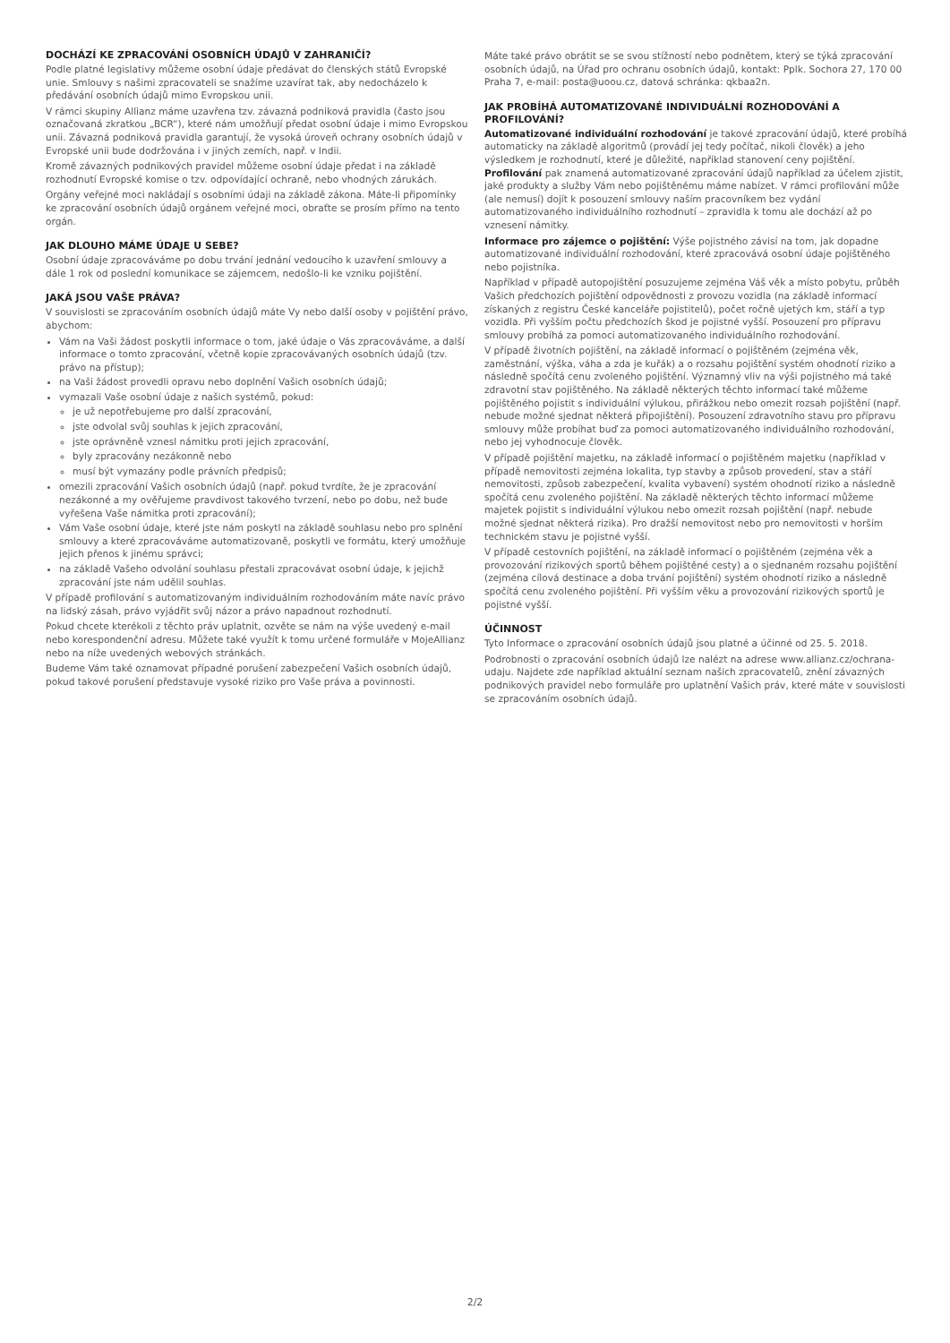DOCHÁZÍ KE ZPRACOVÁNÍ OSOBNÍCH ÚDAJŮ V ZAHRANIČÍ?
Podle platné legislativy můžeme osobní údaje předávat do členských států Evropské unie. Smlouvy s našimi zpracovateli se snažíme uzavírat tak, aby nedocházelo k předávání osobních údajů mimo Evropskou unii.
V rámci skupiny Allianz máme uzavřena tzv. závazná podniková pravidla (často jsou označovaná zkratkou „BCR“), které nám umožňují předat osobní údaje i mimo Evropskou unii. Závazná podniková pravidla garantují, že vysoká úroveň ochrany osobních údajů v Evropské unii bude dodržována i v jiných zemích, např. v Indii.
Kromě závazných podnikových pravidel můžeme osobní údaje předat i na základě rozhodnutí Evropské komise o tzv. odpovídající ochraně, nebo vhodných zárukách.
Orgány veřejné moci nakládají s osobními údaji na základě zákona. Máte-li připomínky ke zpracování osobních údajů orgánem veřejné moci, obraťte se prosím přímo na tento orgán.
JAK DLOUHO MÁME ÚDAJE U SEBE?
Osobní údaje zpracováváme po dobu trvání jednání vedoucího k uzavření smlouvy a dále 1 rok od poslední komunikace se zájemcem, nedošlo-li ke vzniku pojištění.
JAKÁ JSOU VAŠE PRÁVA?
V souvislosti se zpracováním osobních údajů máte Vy nebo další osoby v pojištění právo, abychom:
Vám na Vaši žádost poskytli informace o tom, jaké údaje o Vás zpracováváme, a další informace o tomto zpracování, včetně kopie zpracovávaných osobních údajů (tzv. právo na přístup);
na Vaši žádost provedli opravu nebo doplnění Vašich osobních údajů;
vymazali Vaše osobní údaje z našich systémů, pokud:
je už nepotřebujeme pro další zpracování,
jste odvolal svůj souhlas k jejich zpracování,
jste oprávněně vznesl námitku proti jejich zpracování,
byly zpracovány nezákonně nebo
musí být vymazány podle právních předpisů;
omezili zpracování Vašich osobních údajů (např. pokud tvrdíte, že je zpracování nezákonné a my ověřujeme pravdivost takového tvrzení, nebo po dobu, než bude vyřešena Vaše námitka proti zpracování);
Vám Vaše osobní údaje, které jste nám poskytl na základě souhlasu nebo pro splnění smlouvy a které zpracováváme automatizovaně, poskytli ve formátu, který umožňuje jejich přenos k jinému správci;
na základě Vašeho odvolání souhlasu přestali zpracovávat osobní údaje, k jejichž zpracování jste nám udělil souhlas.
V případě profilování s automatizovaným individuálním rozhodováním máte navíc právo na lidský zásah, právo vyjádřit svůj názor a právo napadnout rozhodnutí.
Pokud chcete kterékoli z těchto práv uplatnit, ozvěte se nám na výše uvedený e-mail nebo korespondenční adresu. Můžete také využít k tomu určené formuláře v MojeAllianz nebo na níže uvedených webových stránkách.
Budeme Vám také oznamovat případné porušení zabezpečení Vašich osobních údajů, pokud takové porušení představuje vysoké riziko pro Vaše práva a povinnosti.
Máte také právo obrátit se se svou stížností nebo podnětem, který se týká zpracování osobních údajů, na Úřad pro ochranu osobních údajů, kontakt: Pplk. Sochora 27, 170 00 Praha 7, e-mail: posta@uoou.cz, datová schránka: qkbaa2n.
JAK PROBÍHÁ AUTOMATIZOVANÉ INDIVIDUÁLNÍ ROZHODOVÁNÍ A PROFILOVÁNÍ?
Automatizované individuální rozhodování je takové zpracování údajů, které probíhá automaticky na základě algoritmů (provádí jej tedy počítač, nikoli člověk) a jeho výsledkem je rozhodnutí, které je důležité, například stanovení ceny pojištění. Profilování pak znamená automatizované zpracování údajů například za účelem zjistit, jaké produkty a služby Vám nebo pojištěnému máme nabízet. V rámci profilování může (ale nemusí) dojít k posouzení smlouvy naším pracovníkem bez vydání automatizovaného individuálního rozhodnutí – zpravidla k tomu ale dochází až po vznesení námitky.
Informace pro zájemce o pojištění: Výše pojistného závisí na tom, jak dopadne automatizované individuální rozhodování, které zpracovává osobní údaje pojištěného nebo pojistníka.
Například v případě autopojištění posuzujeme zejména Váš věk a místo pobytu, průběh Vašich předchozích pojištění odpovědnosti z provozu vozidla (na základě informací získaných z registru České kanceláře pojistitelů), počet ročně ujetých km, stáří a typ vozidla. Při vyšším počtu předchozích škod je pojistné vyšší. Posouzení pro přípravu smlouvy probíhá za pomoci automatizovaného individuálního rozhodování.
V případě životních pojištění, na základě informací o pojištěném (zejména věk, zaměstnání, výška, váha a zda je kuřák) a o rozsahu pojištění systém ohodnotí riziko a následně spočítá cenu zvoleného pojištění. Významný vliv na výši pojistného má také zdravotní stav pojištěného. Na základě některých těchto informací také můžeme pojištěného pojistit s individuální výlukou, přirážkou nebo omezit rozsah pojištění (např. nebude možné sjednat některá připojištění). Posouzení zdravotního stavu pro přípravu smlouvy může probíhat buď za pomoci automatizovaného individuálního rozhodování, nebo jej vyhodnocuje člověk.
V případě pojištění majetku, na základě informací o pojištěném majetku (například v případě nemovitosti zejména lokalita, typ stavby a způsob provedení, stav a stáří nemovitosti, způsob zabezpečení, kvalita vybavení) systém ohodnotí riziko a následně spočítá cenu zvoleného pojištění. Na základě některých těchto informací můžeme majetek pojistit s individuální výlukou nebo omezit rozsah pojištění (např. nebude možné sjednat některá rizika). Pro dražší nemovitost nebo pro nemovitosti v horším technickém stavu je pojistné vyšší.
V případě cestovních pojištění, na základě informací o pojištěném (zejména věk a provozování rizikových sportů během pojištěné cesty) a o sjednaném rozsahu pojištění (zejména cílová destinace a doba trvání pojištění) systém ohodnotí riziko a následně spočítá cenu zvoleného pojištění. Při vyšším věku a provozování rizikových sportů je pojistné vyšší.
ÚČINNOST
Tyto Informace o zpracování osobních údajů jsou platné a účinné od 25. 5. 2018.
Podrobnosti o zpracování osobních údajů lze nalézt na adrese www.allianz.cz/ochrana-udaju. Najdete zde například aktuální seznam našich zpracovatelů, znění závazných podnikových pravidel nebo formuláře pro uplatnění Vašich práv, které máte v souvislosti se zpracováním osobních údajů.
2/2